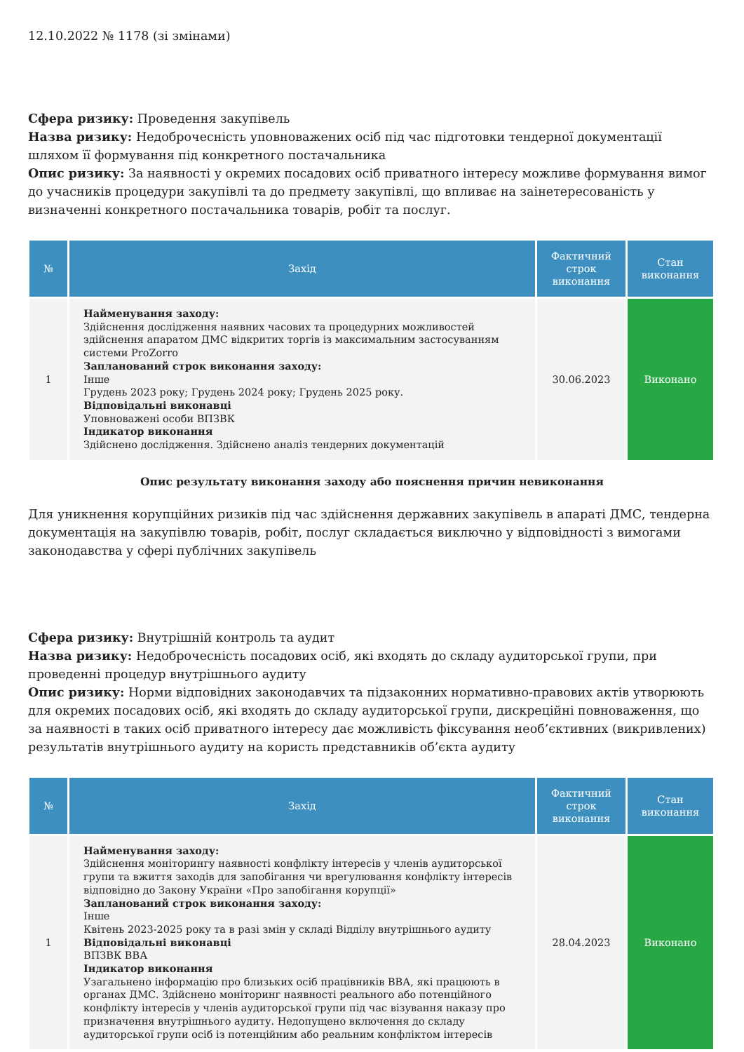12.10.2022 № 1178 (зі змінами)
Сфера ризику: Проведення закупівель
Назва ризику: Недоброчесність уповноважених осіб під час підготовки тендерної документації шляхом її формування під конкретного постачальника
Опис ризику: За наявності у окремих посадових осіб приватного інтересу можливе формування вимог до учасників процедури закупівлі та до предмету закупівлі, що впливає на заінетересованість у визначенні конкретного постачальника товарів, робіт та послуг.
| № | Захід | Фактичний строк виконання | Стан виконання |
| --- | --- | --- | --- |
| 1 | Найменування заходу: Здійснення дослідження наявних часових та процедурних можливостей здійснення апаратом ДМС відкритих торгів із максимальним застосуванням системи ProZorro Запланований строк виконання заходу: Інше Грудень 2023 року; Грудень 2024 року; Грудень 2025 року. Відповідальні виконавці Уповноважені особи ВПЗВК Індикатор виконання Здійснено дослідження. Здійснено аналіз тендерних документацій | 30.06.2023 | Виконано |
Опис результату виконання заходу або пояснення причин невиконання
Для уникнення корупційних ризиків під час здійснення державних закупівель в апараті ДМС, тендерна документація на закупівлю товарів, робіт, послуг складається виключно у відповідності з вимогами законодавства у сфері публічних закупівель
Сфера ризику: Внутрішній контроль та аудит
Назва ризику: Недоброчесність посадових осіб, які входять до складу аудиторської групи, при проведенні процедур внутрішнього аудиту
Опис ризику: Норми відповідних законодавчих та підзаконних нормативно-правових актів утворюють для окремих посадових осіб, які входять до складу аудиторської групи, дискреційні повноваження, що за наявності в таких осіб приватного інтересу дає можливість фіксування необ’єктивних (викривлених) результатів внутрішнього аудиту на користь представників об’єкта аудиту
| № | Захід | Фактичний строк виконання | Стан виконання |
| --- | --- | --- | --- |
| 1 | Найменування заходу: Здійснення моніторингу наявності конфлікту інтересів у членів аудиторської групи та вжиття заходів для запобігання чи врегулювання конфлікту інтересів відповідно до Закону України «Про запобігання корупції» Запланований строк виконання заходу: Інше Квітень 2023-2025 року та в разі змін у складі Відділу внутрішнього аудиту Відповідальні виконавці ВПЗВК ВВА Індикатор виконання Узагальнено інформацію про близьких осіб працівників ВВА, які працюють в органах ДМС. Здійснено моніторинг наявності реального або потенційного конфлікту інтересів у членів аудиторської групи під час візування наказу про призначення внутрішнього аудиту. Недопущено включення до складу аудиторської групи осіб із потенційним або реальним конфліктом інтересів | 28.04.2023 | Виконано |